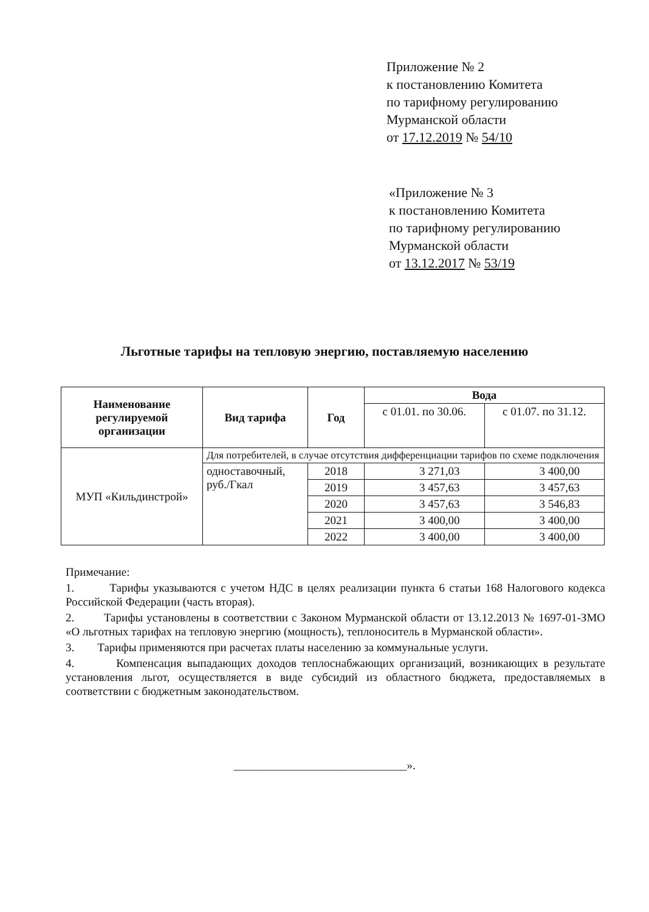Приложение № 2
к постановлению Комитета
по тарифному регулированию
Мурманской области
от 17.12.2019 № 54/10
«Приложение № 3
к постановлению Комитета
по тарифному регулированию
Мурманской области
от 13.12.2017 № 53/19
Льготные тарифы на тепловую энергию, поставляемую населению
| Наименование регулируемой организации | Вид тарифа | Год | Вода | |
| --- | --- | --- | --- | --- |
| | | | с 01.01. по 30.06. | с 01.07. по 31.12. |
| МУП «Кильдинстрой» | Для потребителей, в случае отсутствия дифференциации тарифов по схеме подключения | | | |
| | одноставочный, руб./Гкал | 2018 | 3 271,03 | 3 400,00 |
| | | 2019 | 3 457,63 | 3 457,63 |
| | | 2020 | 3 457,63 | 3 546,83 |
| | | 2021 | 3 400,00 | 3 400,00 |
| | | 2022 | 3 400,00 | 3 400,00 |
Примечание:
1. Тарифы указываются с учетом НДС в целях реализации пункта 6 статьи 168 Налогового кодекса Российской Федерации (часть вторая).
2. Тарифы установлены в соответствии с Законом Мурманской области от 13.12.2013 № 1697-01-ЗМО «О льготных тарифах на тепловую энергию (мощность), теплоноситель в Мурманской области».
3. Тарифы применяются при расчетах платы населению за коммунальные услуги.
4. Компенсация выпадающих доходов теплоснабжающих организаций, возникающих в результате установления льгот, осуществляется в виде субсидий из областного бюджета, предоставляемых в соответствии с бюджетным законодательством.
______________________________».